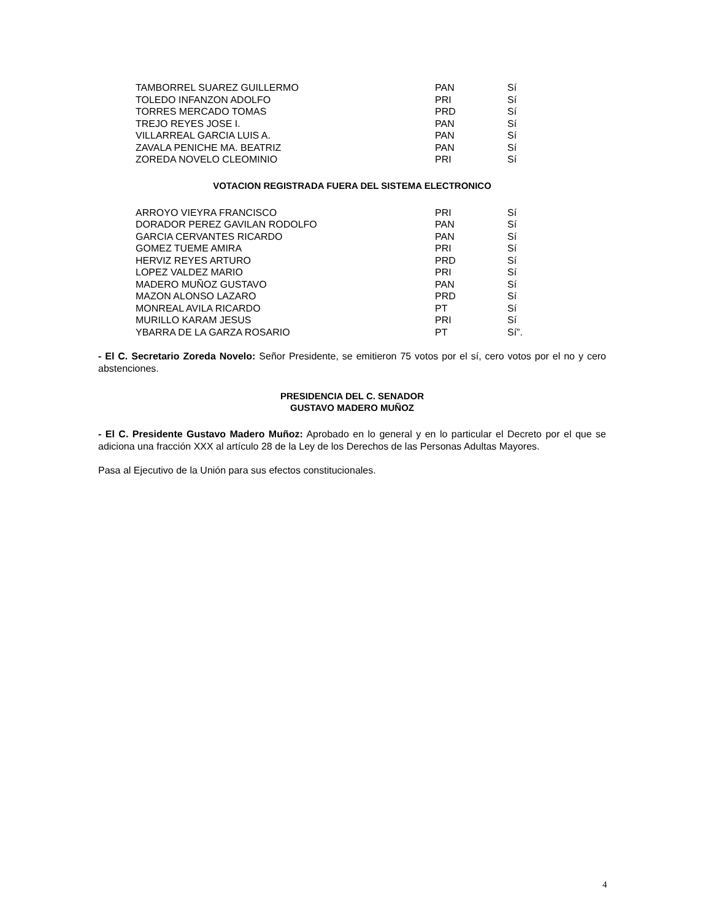| TAMBORREL SUAREZ GUILLERMO | PAN | Sí |
| TOLEDO INFANZON ADOLFO | PRI | Sí |
| TORRES MERCADO TOMAS | PRD | Sí |
| TREJO REYES JOSE I. | PAN | Sí |
| VILLARREAL GARCIA LUIS A. | PAN | Sí |
| ZAVALA PENICHE MA. BEATRIZ | PAN | Sí |
| ZOREDA NOVELO CLEOMINIO | PRI | Sí |
VOTACION REGISTRADA FUERA DEL SISTEMA ELECTRONICO
| ARROYO VIEYRA FRANCISCO | PRI | Sí |
| DORADOR PEREZ GAVILAN RODOLFO | PAN | Sí |
| GARCIA CERVANTES RICARDO | PAN | Sí |
| GOMEZ TUEME AMIRA | PRI | Sí |
| HERVIZ REYES ARTURO | PRD | Sí |
| LOPEZ VALDEZ MARIO | PRI | Sí |
| MADERO MUÑOZ GUSTAVO | PAN | Sí |
| MAZON ALONSO LAZARO | PRD | Sí |
| MONREAL AVILA RICARDO | PT | Sí |
| MURILLO KARAM JESUS | PRI | Sí |
| YBARRA DE LA GARZA ROSARIO | PT | Sí”. |
- El C. Secretario Zoreda Novelo: Señor Presidente, se emitieron 75 votos por el sí, cero votos por el no y cero abstenciones.
PRESIDENCIA DEL C. SENADOR
GUSTAVO MADERO MUÑOZ
- El C. Presidente Gustavo Madero Muñoz: Aprobado en lo general y en lo particular el Decreto por el que se adiciona una fracción XXX al artículo 28 de la Ley de los Derechos de las Personas Adultas Mayores.
Pasa al Ejecutivo de la Unión para sus efectos constitucionales.
4